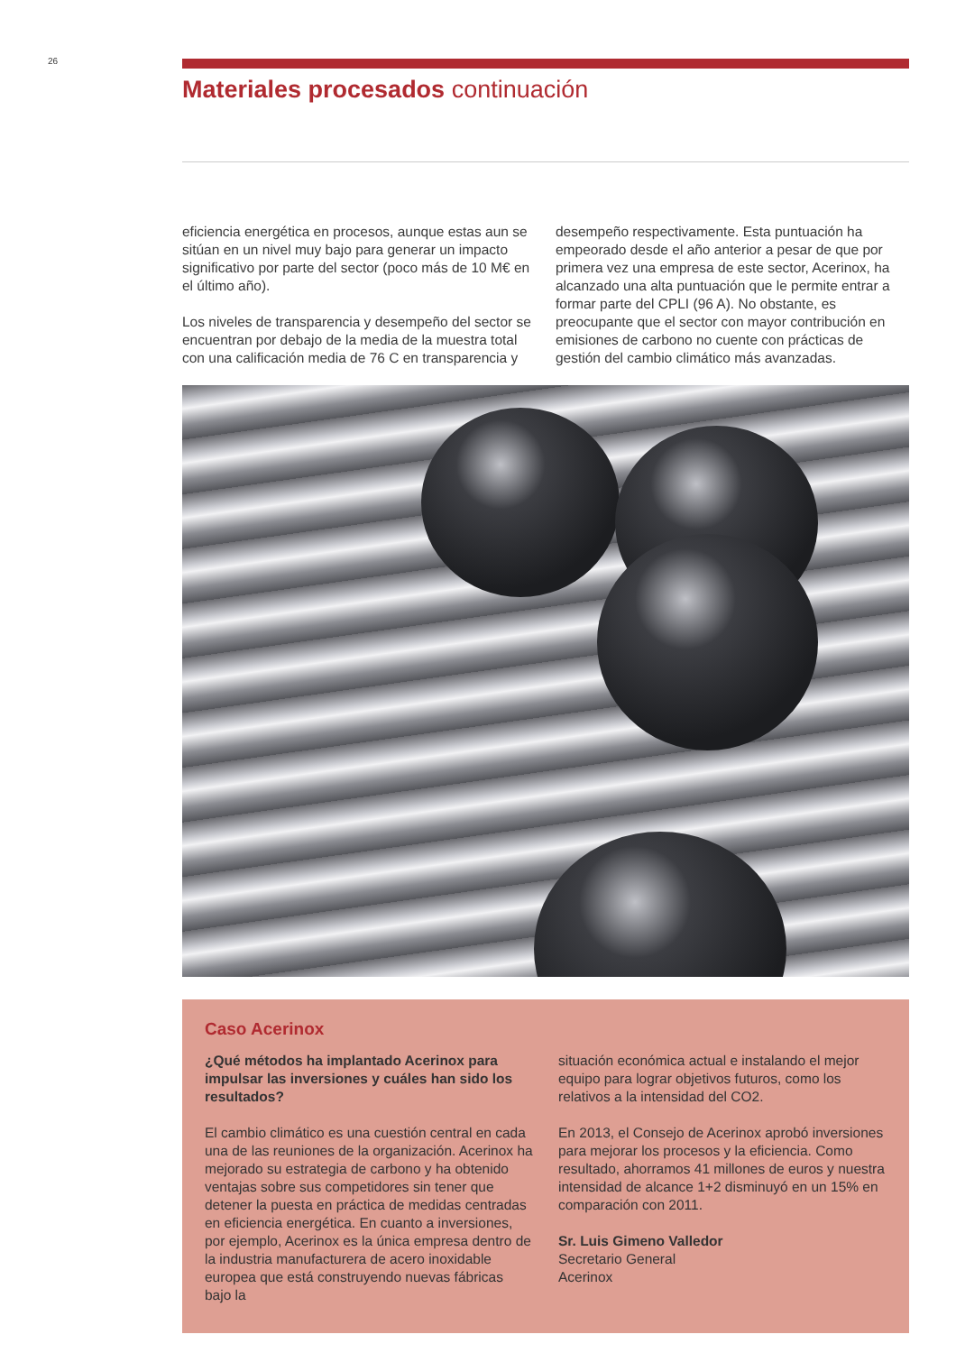26
Materiales procesados continuación
eficiencia energética en procesos, aunque estas aun se sitúan en un nivel muy bajo para generar un impacto significativo por parte del sector (poco más de 10 M€ en el último año).
Los niveles de transparencia y desempeño del sector se encuentran por debajo de la media de la muestra total con una calificación media de 76 C en transparencia y
desempeño respectivamente. Esta puntuación ha empeorado desde el año anterior a pesar de que por primera vez una empresa de este sector, Acerinox, ha alcanzado una alta puntuación que le permite entrar a formar parte del CPLI (96 A). No obstante, es preocupante que el sector con mayor contribución en emisiones de carbono no cuente con prácticas de gestión del cambio climático más avanzadas.
Caso Acerinox
¿Qué métodos ha implantado Acerinox para impulsar las inversiones y cuáles han sido los resultados?
El cambio climático es una cuestión central en cada una de las reuniones de la organización. Acerinox ha mejorado su estrategia de carbono y ha obtenido ventajas sobre sus competidores sin tener que detener la puesta en práctica de medidas centradas en eficiencia energética. En cuanto a inversiones, por ejemplo, Acerinox es la única empresa dentro de la industria manufacturera de acero inoxidable europea que está construyendo nuevas fábricas bajo la
situación económica actual e instalando el mejor equipo para lograr objetivos futuros, como los relativos a la intensidad del CO2.
En 2013, el Consejo de Acerinox aprobó inversiones para mejorar los procesos y la eficiencia. Como resultado, ahorramos 41 millones de euros y nuestra intensidad de alcance 1+2 disminuyó en un 15% en comparación con 2011.
Sr. Luis Gimeno Valledor
Secretario General
Acerinox